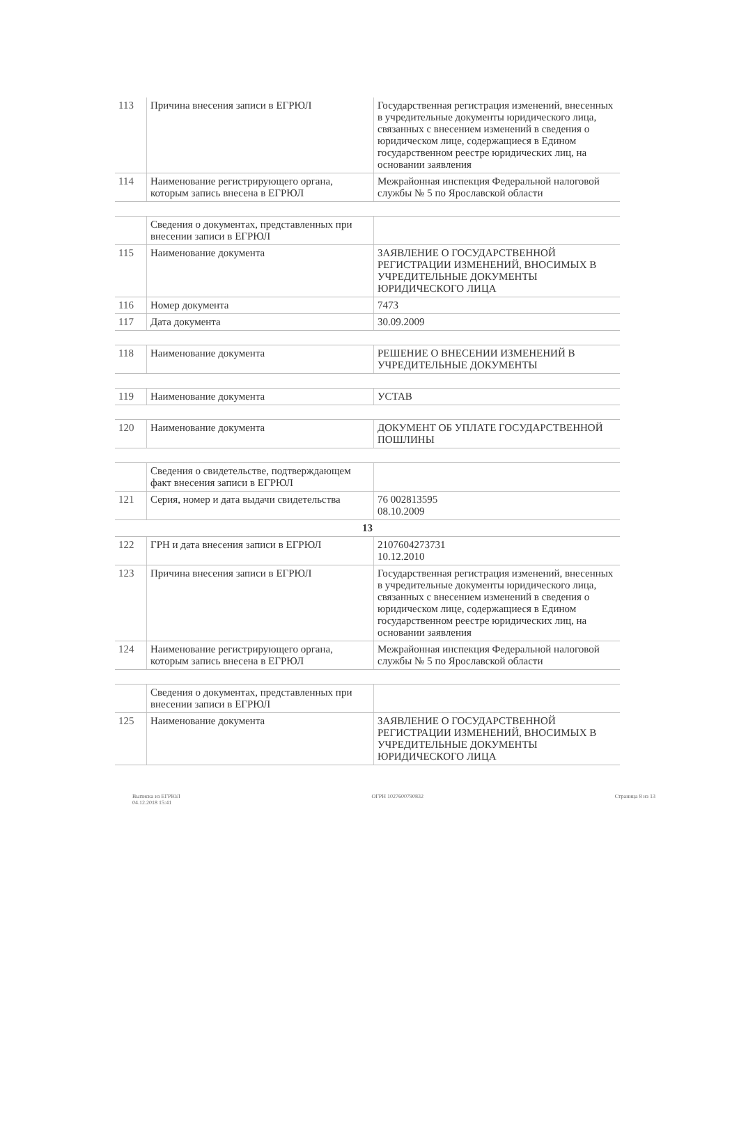| 113 | Причина внесения записи в ЕГРЮЛ | Государственная регистрация изменений, внесенных в учредительные документы юридического лица, связанных с внесением изменений в сведения о юридическом лице, содержащиеся в Едином государственном реестре юридических лиц, на основании заявления |
| 114 | Наименование регистрирующего органа, которым запись внесена в ЕГРЮЛ | Межрайонная инспекция Федеральной налоговой службы № 5 по Ярославской области |
| | Сведения о документах, представленных при внесении записи в ЕГРЮЛ | |
| 115 | Наименование документа | ЗАЯВЛЕНИЕ О ГОСУДАРСТВЕННОЙ РЕГИСТРАЦИИ ИЗМЕНЕНИЙ, ВНОСИМЫХ В УЧРЕДИТЕЛЬНЫЕ ДОКУМЕНТЫ ЮРИДИЧЕСКОГО ЛИЦА |
| 116 | Номер документа | 7473 |
| 117 | Дата документа | 30.09.2009 |
| 118 | Наименование документа | РЕШЕНИЕ О ВНЕСЕНИИ ИЗМЕНЕНИЙ В УЧРЕДИТЕЛЬНЫЕ ДОКУМЕНТЫ |
| 119 | Наименование документа | УСТАВ |
| 120 | Наименование документа | ДОКУМЕНТ ОБ УПЛАТЕ ГОСУДАРСТВЕННОЙ ПОШЛИНЫ |
| | Сведения о свидетельстве, подтверждающем факт внесения записи в ЕГРЮЛ | |
| 121 | Серия, номер и дата выдачи свидетельства | 76 002813595 08.10.2009 |
| 13 | | |
| 122 | ГРН и дата внесения записи в ЕГРЮЛ | 2107604273731 10.12.2010 |
| 123 | Причина внесения записи в ЕГРЮЛ | Государственная регистрация изменений, внесенных в учредительные документы юридического лица, связанных с внесением изменений в сведения о юридическом лице, содержащиеся в Едином государственном реестре юридических лиц, на основании заявления |
| 124 | Наименование регистрирующего органа, которым запись внесена в ЕГРЮЛ | Межрайонная инспекция Федеральной налоговой службы № 5 по Ярославской области |
| | Сведения о документах, представленных при внесении записи в ЕГРЮЛ | |
| 125 | Наименование документа | ЗАЯВЛЕНИЕ О ГОСУДАРСТВЕННОЙ РЕГИСТРАЦИИ ИЗМЕНЕНИЙ, ВНОСИМЫХ В УЧРЕДИТЕЛЬНЫЕ ДОКУМЕНТЫ ЮРИДИЧЕСКОГО ЛИЦА |
Выписка из ЕГРЮЛ
04.12.2018 15:41
ОГРН 1027600790832 Страница 8 из 13